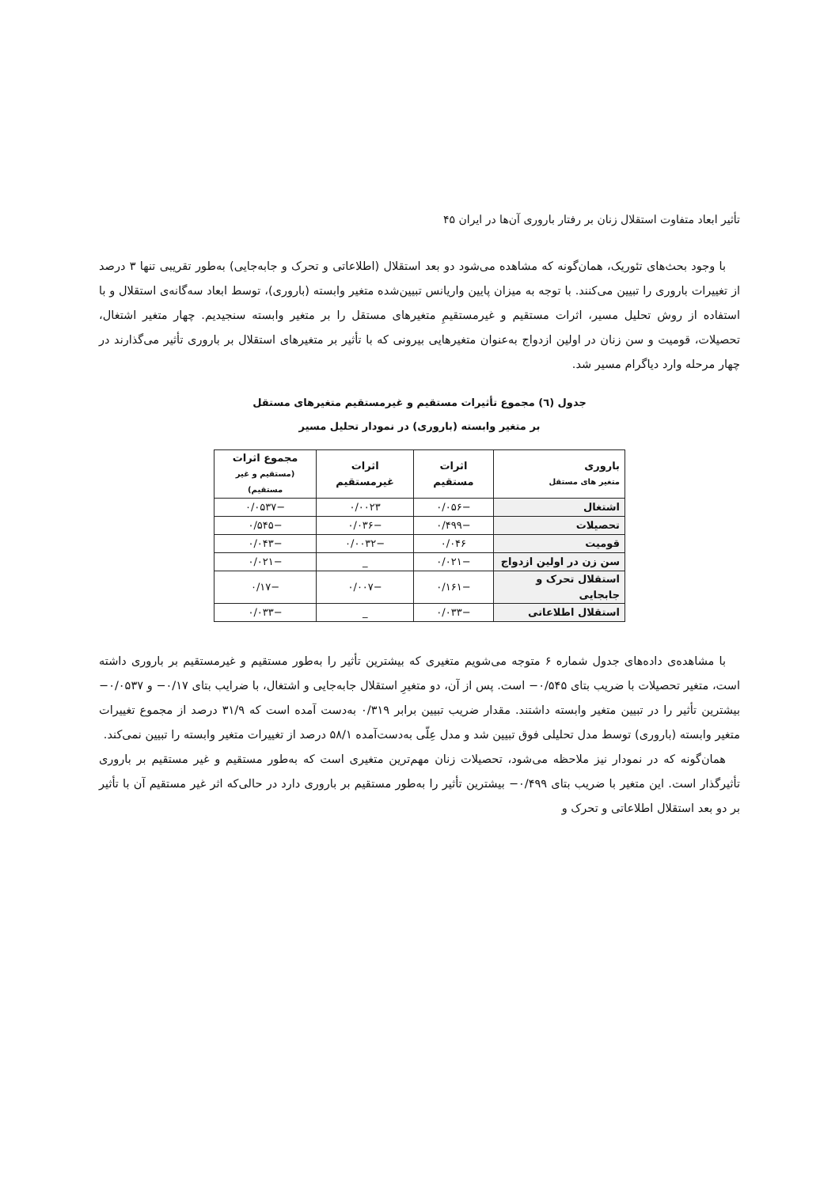تأثیر ابعاد متفاوت استقلال زنان بر رفتار باروری آن‌ها در ایران ۴۵
با وجود بحث‌های تئوریک، همان‌گونه که مشاهده می‌شود دو بعد استقلال (اطلاعاتی و تحرک و جابه‌جایی) به‌طور تقریبی تنها ۳ درصد از تغییرات باروری را تبیین می‌کنند. با توجه به میزان پایین واریانس تبیین‌شده متغیر وابسته (باروری)، توسط ابعاد سه‌گانه‌ی استقلال و با استفاده از روش تحلیل مسیر، اثرات مستقیم و غیرمستقیمِ متغیرهای مستقل را بر متغیر وابسته سنجیدیم. چهار متغیر اشتغال، تحصیلات، قومیت و سن زنان در اولین ازدواج به‌عنوان متغیرهایی بیرونی که با تأثیر بر متغیرهای استقلال بر باروری تأثیر می‌گذارند در چهار مرحله وارد دیاگرام مسیر شد.
جدول (٦) مجموع تأثیرات مستقیم و غیرمستقیم متغیرهای مستقل
بر متغیر وابسته (باروری) در نمودار تحلیل مسیر
| باروری متغیر های مستقل | اثرات مستقیم | اثرات غیرمستقیم | مجموع اثرات (مستقیم و غیر مستقیم) |
| --- | --- | --- | --- |
| اشتغال | −۰/۰۵۶ | ۰/۰۰۲۳ | −۰/۰۵۳۷ |
| تحصیلات | −۰/۴۹۹ | −۰/۰۳۶ | −۰/۵۴۵ |
| قومیت | ۰/۰۴۶ | −۰/۰۰۳۲ | −۰/۰۴۳ |
| سن زن در اولین ازدواج | −۰/۰۲۱ | _ | −۰/۰۲۱ |
| استقلال تحرک و جابجایی | −۰/۱۶۱ | −۰/۰۰۷ | −۰/۱۷ |
| استقلال اطلاعاتی | −۰/۰۳۳ | _ | −۰/۰۳۳ |
با مشاهده‌ی داده‌های جدول شماره ۶ متوجه می‌شویم متغیری که بیشترین تأثیر را به‌طور مستقیم و غیرمستقیم بر باروری داشته است، متغیر تحصیلات با ضریب بتای ۰/۵۴۵− است. پس از آن، دو متغیرِ استقلال جابه‌جایی و اشتغال، با ضرایب بتای ۰/۱۷− و ۰/۰۵۳۷− بیشترین تأثیر را در تبیین متغیر وابسته داشتند. مقدار ضریب تبیین برابر ۰/۳۱۹ به‌دست آمده است که ۳۱/۹ درصد از مجموع تغییرات متغیر وابسته (باروری) توسط مدل تحلیلی فوق تبیین شد و مدل عِلّی به‌دست‌آمده ۵۸/۱ درصد از تغییرات متغیر وابسته را تبیین نمی‌کند.
همان‌گونه که در نمودار نیز ملاحظه می‌شود، تحصیلات زنان مهم‌ترین متغیری است که به‌طور مستقیم و غیر مستقیم بر باروری تأثیرگذار است. این متغیر با ضریب بتای ۰/۴۹۹− بیشترین تأثیر را به‌طور مستقیم بر باروری دارد در حالی‌که اثر غیر مستقیم آن با تأثیر بر دو بعد استقلال اطلاعاتی و تحرک و